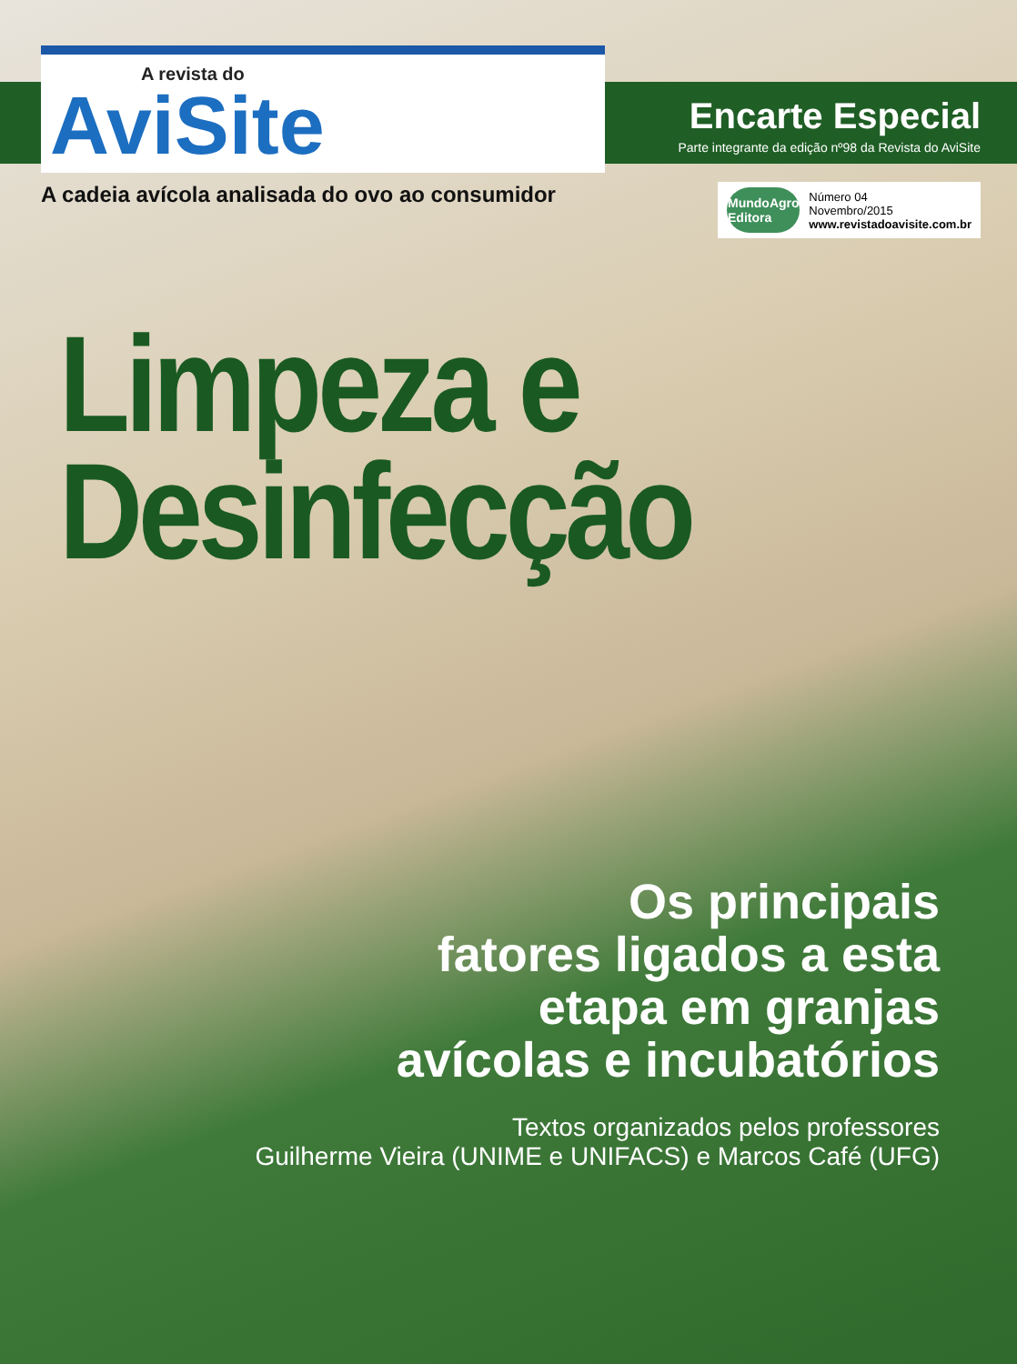A revista do
AviSite
Encarte Especial
Parte integrante da edição nº98 da Revista do AviSite
A cadeia avícola analisada do ovo ao consumidor
MundoAgro
Editora
Número 04
Novembro/2015
www.revistadoavisite.com.br
Limpeza e
Desinfecção
Os principais
fatores ligados a esta
etapa em granjas
avícolas e incubatórios
Textos organizados pelos professores
Guilherme Vieira (UNIME e UNIFACS) e Marcos Café (UFG)